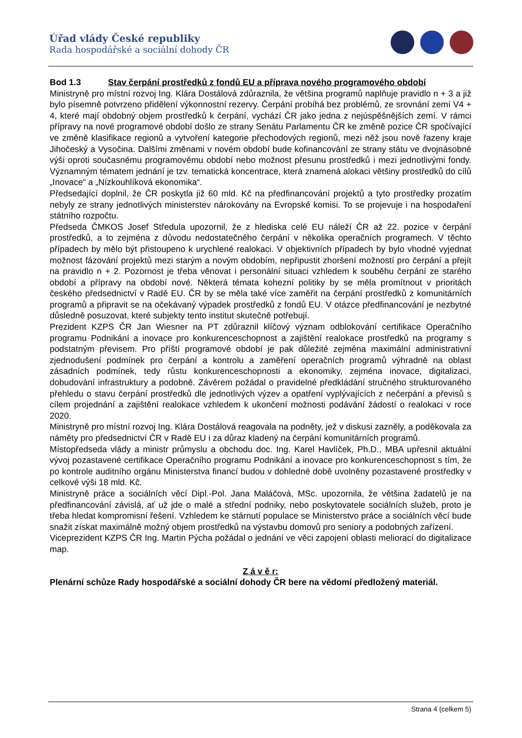Úřad vlády České republiky
Rada hospodářské a sociální dohody ČR
Bod 1.3 Stav čerpání prostředků z fondů EU a příprava nového programového období
Ministryně pro místní rozvoj Ing. Klára Dostálová zdůraznila, že většina programů naplňuje pravidlo n + 3 a již bylo písemně potvrzeno přidělení výkonnostní rezervy. Čerpání probíhá bez problémů, ze srovnání zemí V4 + 4, které mají obdobný objem prostředků k čerpání, vychází ČR jako jedna z nejúspěšnějších zemí. V rámci přípravy na nové programové období došlo ze strany Senátu Parlamentu ČR ke změně pozice ČR spočívající ve změně klasifikace regionů a vytvoření kategorie přechodových regionů, mezi něž jsou nově řazeny kraje Jihočeský a Vysočina. Dalšími změnami v novém období bude kofinancování ze strany státu ve dvojnásobné výši oproti současnému programovému období nebo možnost přesunu prostředků i mezi jednotlivými fondy. Významným tématem jednání je tzv. tematická koncentrace, která znamená alokaci většiny prostředků do cílů „Inovace“ a „Nízkouhlíková ekonomika“.
Předsedající doplnil, že ČR poskytla již 60 mld. Kč na předfinancování projektů a tyto prostředky prozatím nebyly ze strany jednotlivých ministerstev nárokovány na Evropské komisi. To se projevuje i na hospodaření státního rozpočtu.
Předseda ČMKOS Josef Středula upozornil, že z hlediska celé EU náleží ČR až 22. pozice v čerpání prostředků, a to zejména z důvodu nedostatečného čerpání v několika operačních programech. V těchto případech by mělo být přistoupeno k urychlené realokaci. V objektivních případech by bylo vhodné vyjednat možnost fázování projektů mezi starým a novým obdobím, nepřipustit zhoršení možností pro čerpání a přejít na pravidlo n + 2. Pozornost je třeba věnovat i personální situaci vzhledem k souběhu čerpání ze starého období a přípravy na období nové. Některá témata kohezní politiky by se měla promítnout v prioritách českého předsednictví v Radě EU. ČR by se měla také více zaměřit na čerpání prostředků z komunitárních programů a připravit se na očekávaný výpadek prostředků z fondů EU. V otázce předfinancování je nezbytné důsledně posuzovat, které subjekty tento institut skutečně potřebují.
Prezident KZPS ČR Jan Wiesner na PT zdůraznil klíčový význam odblokování certifikace Operačního programu Podnikání a inovace pro konkurenceschopnost a zajištění realokace prostředků na programy s podstatným převisem. Pro příští programové období je pak důležité zejména maximální administrativní zjednodušení podmínek pro čerpání a kontrolu a zaměření operačních programů výhradně na oblast zásadních podmínek, tedy růstu konkurenceschopnosti a ekonomiky, zejména inovace, digitalizaci, dobudování infrastruktury a podobně. Závěrem požádal o pravidelné předkládání stručného strukturovaného přehledu o stavu čerpání prostředků dle jednotlivých výzev a opatření vyplývajících z nečerpání a převisů s cílem projednání a zajištění realokace vzhledem k ukončení možnosti podávání žádostí o realokaci v roce 2020.
Ministryně pro místní rozvoj Ing. Klára Dostálová reagovala na podněty, jež v diskusi zazněly, a poděkovala za náměty pro předsednictví ČR v Radě EU i za důraz kladený na čerpání komunitárních programů.
Místopředseda vlády a ministr průmyslu a obchodu doc. Ing. Karel Havlíček, Ph.D., MBA upřesnil aktuální vývoj pozastavené certifikace Operačního programu Podnikání a inovace pro konkurenceschopnost s tím, že po kontrole auditního orgánu Ministerstva financí budou v dohledné době uvolněny pozastavené prostředky v celkové výši 18 mld. Kč.
Ministryně práce a sociálních věcí Dipl.-Pol. Jana Maláčová, MSc. upozornila, že většina žadatelů je na předfinancování závislá, ať už jde o malé a střední podniky, nebo poskytovatele sociálních služeb, proto je třeba hledat kompromisní řešení. Vzhledem ke stárnutí populace se Ministerstvo práce a sociálních věcí bude snažit získat maximálně možný objem prostředků na výstavbu domovů pro seniory a podobných zařízení.
Viceprezident KZPS ČR Ing. Martin Pýcha požádal o jednání ve věci zapojení oblasti meliorací do digitalizace map.
Z á v ě r:
Plenární schůze Rady hospodářské a sociální dohody ČR bere na vědomí předložený materiál.
Strana 4 (celkem 5)